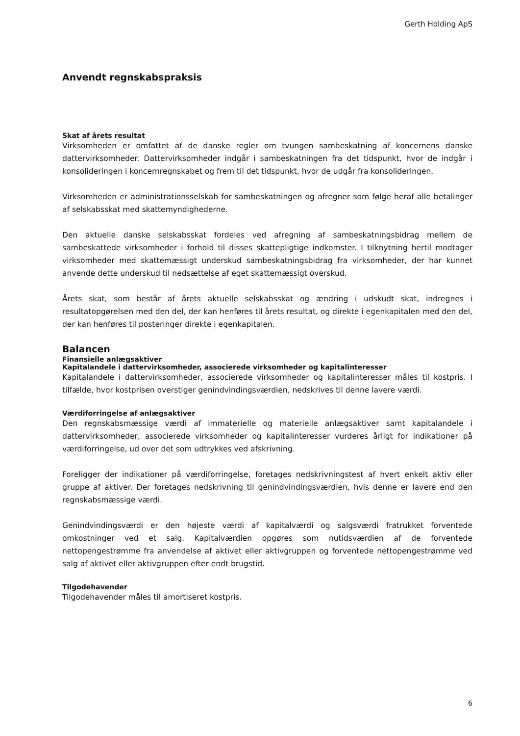Gerth Holding ApS
Anvendt regnskabspraksis
Skat af årets resultat
Virksomheden er omfattet af de danske regler om tvungen sambeskatning af koncernens danske dattervirksomheder. Dattervirksomheder indgår i sambeskatningen fra det tidspunkt, hvor de indgår i konsolideringen i koncernregnskabet og frem til det tidspunkt, hvor de udgår fra konsolideringen.
Virksomheden er administrationsselskab for sambeskatningen og afregner som følge heraf alle betalinger af selskabsskat med skattemyndighederne.
Den aktuelle danske selskabsskat fordeles ved afregning af sambeskatningsbidrag mellem de sambeskattede virksomheder i forhold til disses skattepligtige indkomster. I tilknytning hertil modtager virksomheder med skattemæssigt underskud sambeskatningsbidrag fra virksomheder, der har kunnet anvende dette underskud til nedsættelse af eget skattemæssigt overskud.
Årets skat, som består af årets aktuelle selskabsskat og ændring i udskudt skat, indregnes i resultatopgørelsen med den del, der kan henføres til årets resultat, og direkte i egenkapitalen med den del, der kan henføres til posteringer direkte i egenkapitalen.
Balancen
Finansielle anlægsaktiver
Kapitalandele i dattervirksomheder, associerede virksomheder og kapitalinteresser
Kapitalandele i dattervirksomheder, associerede virksomheder og kapitalinteresser måles til kostpris. I tilfælde, hvor kostprisen overstiger genindvindingsværdien, nedskrives til denne lavere værdi.
Værdiforringelse af anlægsaktiver
Den regnskabsmæssige værdi af immaterielle og materielle anlægsaktiver samt kapitalandele i dattervirksomheder, associerede virksomheder og kapitalinteresser vurderes årligt for indikationer på værdiforringelse, ud over det som udtrykkes ved afskrivning.
Foreligger der indikationer på værdiforringelse, foretages nedskrivningstest af hvert enkelt aktiv eller gruppe af aktiver. Der foretages nedskrivning til genindvindingsværdien, hvis denne er lavere end den regnskabsmæssige værdi.
Genindvindingsværdi er den højeste værdi af kapitalværdi og salgsværdi fratrukket forventede omkostninger ved et salg. Kapitalværdien opgøres som nutidsværdien af de forventede nettopengestrømme fra anvendelse af aktivet eller aktivgruppen og forventede nettopengestrømme ved salg af aktivet eller aktivgruppen efter endt brugstid.
Tilgodehavender
Tilgodehavender måles til amortiseret kostpris.
6